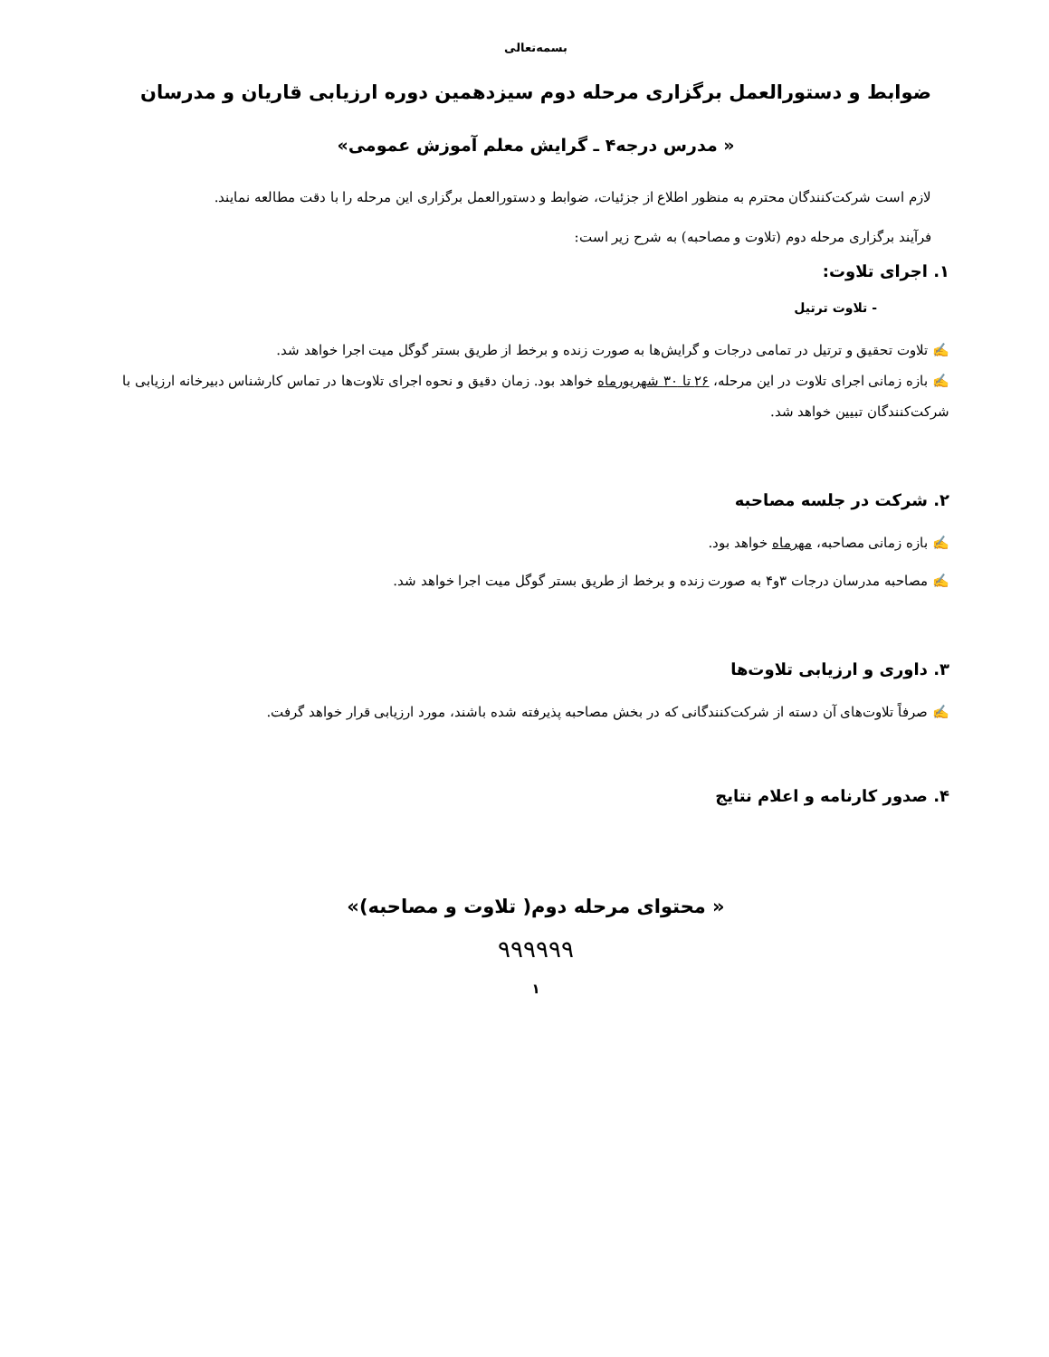بسمه‌تعالی
ضوابط و دستورالعمل برگزاری مرحله دوم سیزدهمین دوره ارزیابی قاریان و مدرسان
« مدرس درجه۴ ـ گرایش معلم آموزش عمومی»
لازم است شرکت‌کنندگان محترم به منظور اطلاع از جزئیات، ضوابط و دستورالعمل برگزاری این مرحله را با دقت مطالعه نمایند.
فرآیند برگزاری مرحله دوم (تلاوت و مصاحبه) به شرح زیر است:
۱. اجرای تلاوت:
- تلاوت ترتیل
✍ تلاوت تحقیق و ترتیل در تمامی درجات و گرایش‌ها به صورت زنده و برخط از طریق بستر گوگل میت اجرا خواهد شد.
✍ بازه زمانی اجرای تلاوت در این مرحله، ۲۶ تا ۳۰ شهریورماه خواهد بود. زمان دقیق و نحوه اجرای تلاوت‌ها در تماس کارشناس دبیرخانه ارزیابی با شرکت‌کنندگان تبیین خواهد شد.
۲. شرکت در جلسه مصاحبه
✍ بازه زمانی مصاحبه، مهرماه خواهد بود.
✍ مصاحبه مدرسان درجات ۳و۴ به صورت زنده و برخط از طریق بستر گوگل میت اجرا خواهد شد.
۳. داوری و ارزیابی تلاوت‌ها
✍ صرفاً تلاوت‌های آن دسته از شرکت‌کنندگانی که در بخش مصاحبه پذیرفته شده باشند، مورد ارزیابی قرار خواهد گرفت.
۴. صدور کارنامه و اعلام نتایج
« محتوای مرحله دوم( تلاوت و مصاحبه)»
۹۹۹۹۹۹
۱